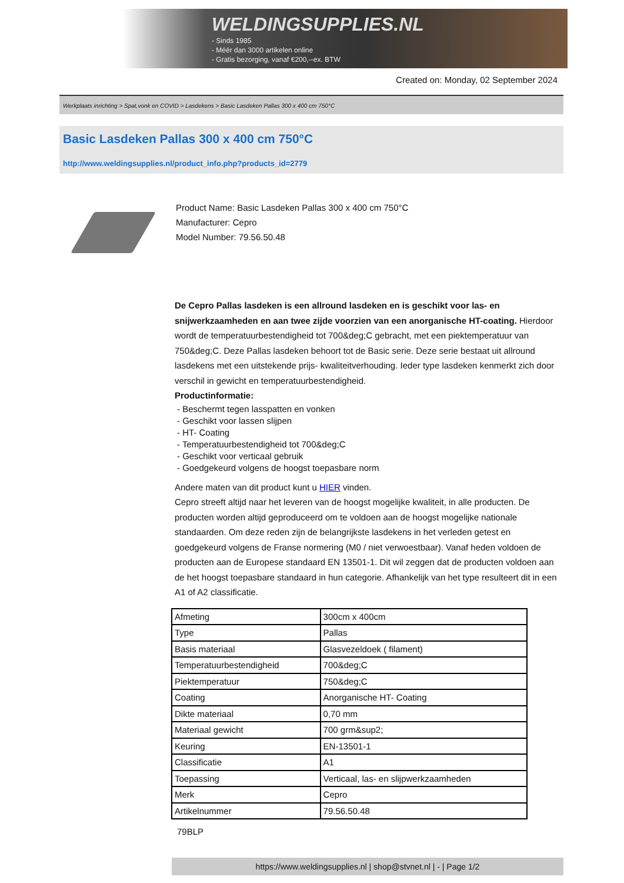WELDINGSUPPLIES.NL
- Sinds 1985
- Méér dan 3000 artikelen online
- Gratis bezorging, vanaf €200,--ex. BTW
Created on: Monday, 02 September 2024
Werkplaats inrichting > Spat,vonk en COVID > Lasdekens > Basic Lasdeken Pallas 300 x 400 cm 750°C
Basic Lasdeken Pallas 300 x 400 cm 750°C
http://www.weldingsupplies.nl/product_info.php?products_id=2779
Product Name: Basic Lasdeken Pallas 300 x 400 cm 750°C
Manufacturer: Cepro
Model Number: 79.56.50.48
De Cepro Pallas lasdeken is een allround lasdeken en is geschikt voor las- en snijwerkzaamheden en aan twee zijde voorzien van een anorganische HT-coating. Hierdoor wordt de temperatuurbestendigheid tot 700&deg;C gebracht, met een piektemperatuur van 750&deg;C. Deze Pallas lasdeken behoort tot de Basic serie. Deze serie bestaat uit allround lasdekens met een uitstekende prijs- kwaliteitverhouding. Ieder type lasdeken kenmerkt zich door verschil in gewicht en temperatuurbestendigheid.
Productinformatie:
- Beschermt tegen lasspatten en vonken
- Geschikt voor lassen slijpen
- HT- Coating
- Temperatuurbestendigheid tot 700&deg;C
- Geschikt voor verticaal gebruik
- Goedgekeurd volgens de hoogst toepasbare norm
Andere maten van dit product kunt u HIER vinden.
Cepro streeft altijd naar het leveren van de hoogst mogelijke kwaliteit, in alle producten. De producten worden altijd geproduceerd om te voldoen aan de hoogst mogelijke nationale standaarden. Om deze reden zijn de belangrijkste lasdekens in het verleden getest en goedgekeurd volgens de Franse normering (M0 / niet verwoestbaar). Vanaf heden voldoen de producten aan de Europese standaard EN 13501-1. Dit wil zeggen dat de producten voldoen aan de het hoogst toepasbare standaard in hun categorie. Afhankelijk van het type resulteert dit in een A1 of A2 classificatie.
| Afmeting | 300cm x 400cm |
| Type | Pallas |
| Basis materiaal | Glasvezeldoek ( filament) |
| Temperatuurbestendigheid | 700&deg;C |
| Piektemperatuur | 750&deg;C |
| Coating | Anorganische HT- Coating |
| Dikte materiaal | 0,70 mm |
| Materiaal gewicht | 700 grm&sup2; |
| Keuring | EN-13501-1 |
| Classificatie | A1 |
| Toepassing | Verticaal, las- en slijpwerkzaamheden |
| Merk | Cepro |
| Artikelnummer | 79.56.50.48 |
79BLP
https://www.weldingsupplies.nl | shop@stvnet.nl | - | Page 1/2